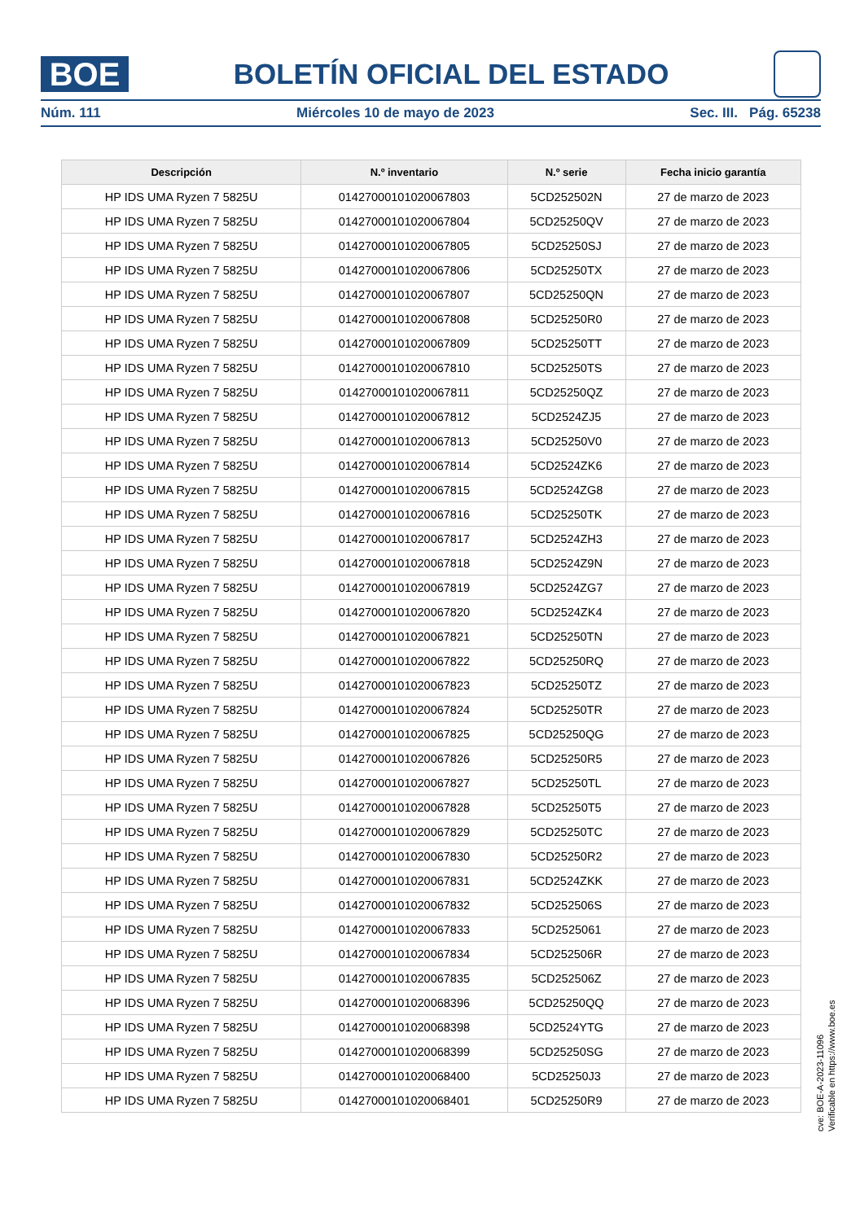BOE
BOLETÍN OFICIAL DEL ESTADO
Núm. 111 Miércoles 10 de mayo de 2023 Sec. III. Pág. 65238
| Descripción | N.º inventario | N.º serie | Fecha inicio garantía |
| --- | --- | --- | --- |
| HP IDS UMA Ryzen 7 5825U | 01427000101020067803 | 5CD252502N | 27 de marzo de 2023 |
| HP IDS UMA Ryzen 7 5825U | 01427000101020067804 | 5CD25250QV | 27 de marzo de 2023 |
| HP IDS UMA Ryzen 7 5825U | 01427000101020067805 | 5CD25250SJ | 27 de marzo de 2023 |
| HP IDS UMA Ryzen 7 5825U | 01427000101020067806 | 5CD25250TX | 27 de marzo de 2023 |
| HP IDS UMA Ryzen 7 5825U | 01427000101020067807 | 5CD25250QN | 27 de marzo de 2023 |
| HP IDS UMA Ryzen 7 5825U | 01427000101020067808 | 5CD25250R0 | 27 de marzo de 2023 |
| HP IDS UMA Ryzen 7 5825U | 01427000101020067809 | 5CD25250TT | 27 de marzo de 2023 |
| HP IDS UMA Ryzen 7 5825U | 01427000101020067810 | 5CD25250TS | 27 de marzo de 2023 |
| HP IDS UMA Ryzen 7 5825U | 01427000101020067811 | 5CD25250QZ | 27 de marzo de 2023 |
| HP IDS UMA Ryzen 7 5825U | 01427000101020067812 | 5CD2524ZJ5 | 27 de marzo de 2023 |
| HP IDS UMA Ryzen 7 5825U | 01427000101020067813 | 5CD25250V0 | 27 de marzo de 2023 |
| HP IDS UMA Ryzen 7 5825U | 01427000101020067814 | 5CD2524ZK6 | 27 de marzo de 2023 |
| HP IDS UMA Ryzen 7 5825U | 01427000101020067815 | 5CD2524ZG8 | 27 de marzo de 2023 |
| HP IDS UMA Ryzen 7 5825U | 01427000101020067816 | 5CD25250TK | 27 de marzo de 2023 |
| HP IDS UMA Ryzen 7 5825U | 01427000101020067817 | 5CD2524ZH3 | 27 de marzo de 2023 |
| HP IDS UMA Ryzen 7 5825U | 01427000101020067818 | 5CD2524Z9N | 27 de marzo de 2023 |
| HP IDS UMA Ryzen 7 5825U | 01427000101020067819 | 5CD2524ZG7 | 27 de marzo de 2023 |
| HP IDS UMA Ryzen 7 5825U | 01427000101020067820 | 5CD2524ZK4 | 27 de marzo de 2023 |
| HP IDS UMA Ryzen 7 5825U | 01427000101020067821 | 5CD25250TN | 27 de marzo de 2023 |
| HP IDS UMA Ryzen 7 5825U | 01427000101020067822 | 5CD25250RQ | 27 de marzo de 2023 |
| HP IDS UMA Ryzen 7 5825U | 01427000101020067823 | 5CD25250TZ | 27 de marzo de 2023 |
| HP IDS UMA Ryzen 7 5825U | 01427000101020067824 | 5CD25250TR | 27 de marzo de 2023 |
| HP IDS UMA Ryzen 7 5825U | 01427000101020067825 | 5CD25250QG | 27 de marzo de 2023 |
| HP IDS UMA Ryzen 7 5825U | 01427000101020067826 | 5CD25250R5 | 27 de marzo de 2023 |
| HP IDS UMA Ryzen 7 5825U | 01427000101020067827 | 5CD25250TL | 27 de marzo de 2023 |
| HP IDS UMA Ryzen 7 5825U | 01427000101020067828 | 5CD25250T5 | 27 de marzo de 2023 |
| HP IDS UMA Ryzen 7 5825U | 01427000101020067829 | 5CD25250TC | 27 de marzo de 2023 |
| HP IDS UMA Ryzen 7 5825U | 01427000101020067830 | 5CD25250R2 | 27 de marzo de 2023 |
| HP IDS UMA Ryzen 7 5825U | 01427000101020067831 | 5CD2524ZKK | 27 de marzo de 2023 |
| HP IDS UMA Ryzen 7 5825U | 01427000101020067832 | 5CD252506S | 27 de marzo de 2023 |
| HP IDS UMA Ryzen 7 5825U | 01427000101020067833 | 5CD2525061 | 27 de marzo de 2023 |
| HP IDS UMA Ryzen 7 5825U | 01427000101020067834 | 5CD252506R | 27 de marzo de 2023 |
| HP IDS UMA Ryzen 7 5825U | 01427000101020067835 | 5CD252506Z | 27 de marzo de 2023 |
| HP IDS UMA Ryzen 7 5825U | 01427000101020068396 | 5CD25250QQ | 27 de marzo de 2023 |
| HP IDS UMA Ryzen 7 5825U | 01427000101020068398 | 5CD2524YTG | 27 de marzo de 2023 |
| HP IDS UMA Ryzen 7 5825U | 01427000101020068399 | 5CD25250SG | 27 de marzo de 2023 |
| HP IDS UMA Ryzen 7 5825U | 01427000101020068400 | 5CD25250J3 | 27 de marzo de 2023 |
| HP IDS UMA Ryzen 7 5825U | 01427000101020068401 | 5CD25250R9 | 27 de marzo de 2023 |
cve: BOE-A-2023-11096
Verificable en https://www.boe.es